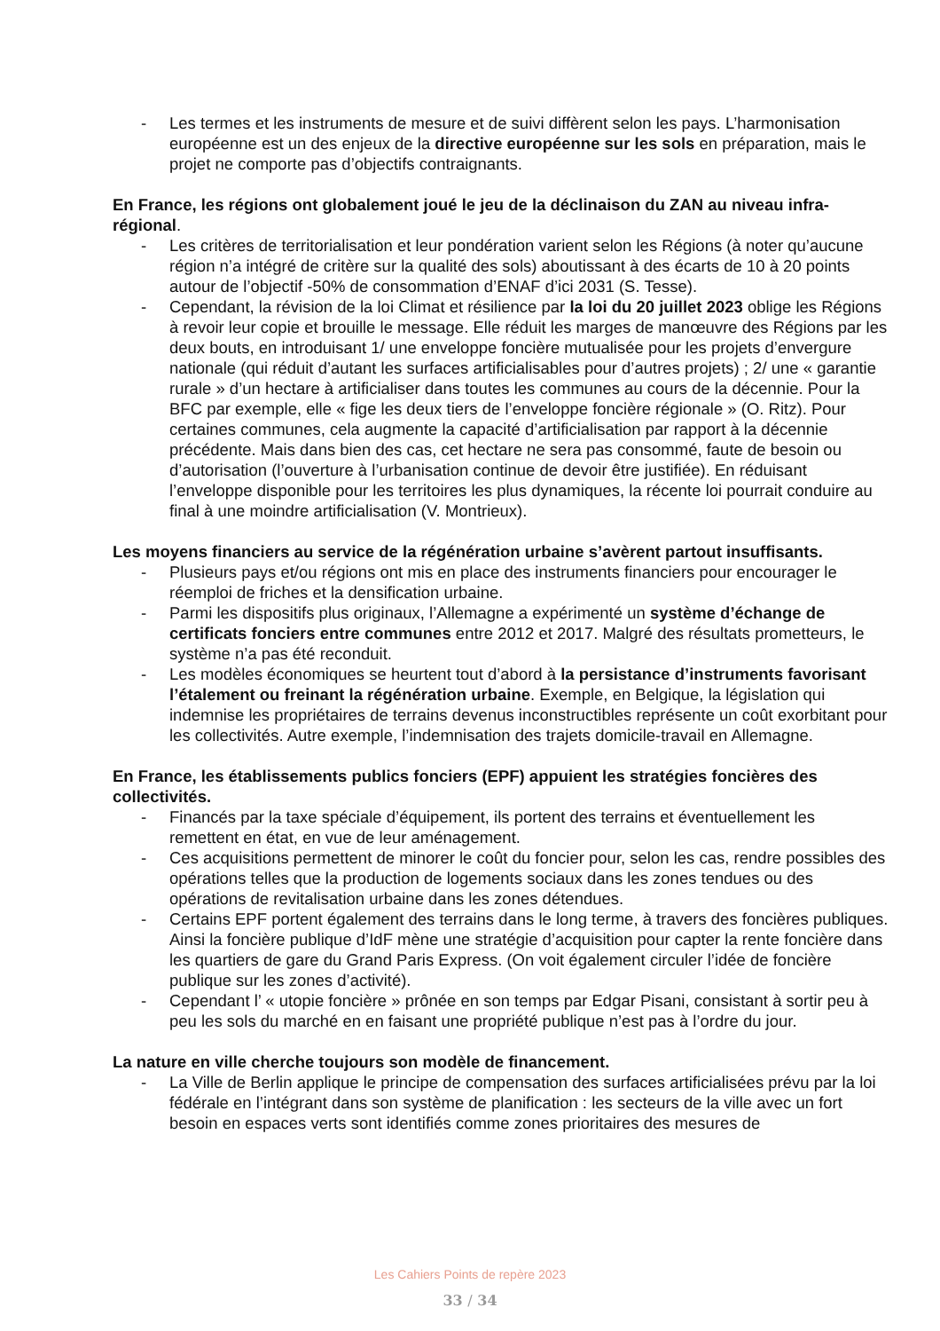- Les termes et les instruments de mesure et de suivi diffèrent selon les pays. L’harmonisation européenne est un des enjeux de la directive européenne sur les sols en préparation, mais le projet ne comporte pas d’objectifs contraignants.
En France, les régions ont globalement joué le jeu de la déclinaison du ZAN au niveau infra-régional.
- Les critères de territorialisation et leur pondération varient selon les Régions (à noter qu’aucune région n’a intégré de critère sur la qualité des sols) aboutissant à des écarts de 10 à 20 points autour de l’objectif -50% de consommation d’ENAF d’ici 2031 (S. Tesse).
- Cependant, la révision de la loi Climat et résilience par la loi du 20 juillet 2023 oblige les Régions à revoir leur copie et brouille le message. Elle réduit les marges de manœuvre des Régions par les deux bouts, en introduisant 1/ une enveloppe foncière mutualisée pour les projets d’envergure nationale (qui réduit d’autant les surfaces artificialisables pour d’autres projets) ; 2/ une « garantie rurale » d’un hectare à artificialiser dans toutes les communes au cours de la décennie. Pour la BFC par exemple, elle « fige les deux tiers de l’enveloppe foncière régionale » (O. Ritz). Pour certaines communes, cela augmente la capacité d’artificialisation par rapport à la décennie précédente. Mais dans bien des cas, cet hectare ne sera pas consommé, faute de besoin ou d’autorisation (l’ouverture à l’urbanisation continue de devoir être justifiée). En réduisant l’enveloppe disponible pour les territoires les plus dynamiques, la récente loi pourrait conduire au final à une moindre artificialisation (V. Montrieux).
Les moyens financiers au service de la régénération urbaine s’avèrent partout insuffisants.
- Plusieurs pays et/ou régions ont mis en place des instruments financiers pour encourager le réemploi de friches et la densification urbaine.
- Parmi les dispositifs plus originaux, l’Allemagne a expérimenté un système d’échange de certificats fonciers entre communes entre 2012 et 2017. Malgré des résultats prometteurs, le système n’a pas été reconduit.
- Les modèles économiques se heurtent tout d’abord à la persistance d’instruments favorisant l’étalement ou freinant la régénération urbaine. Exemple, en Belgique, la législation qui indemnise les propriétaires de terrains devenus inconstructibles représente un coût exorbitant pour les collectivités. Autre exemple, l’indemnisation des trajets domicile-travail en Allemagne.
En France, les établissements publics fonciers (EPF) appuient les stratégies foncières des collectivités.
- Financés par la taxe spéciale d’équipement, ils portent des terrains et éventuellement les remettent en état, en vue de leur aménagement.
- Ces acquisitions permettent de minorer le coût du foncier pour, selon les cas, rendre possibles des opérations telles que la production de logements sociaux dans les zones tendues ou des opérations de revitalisation urbaine dans les zones détendues.
- Certains EPF portent également des terrains dans le long terme, à travers des foncières publiques. Ainsi la foncière publique d’IdF mène une stratégie d’acquisition pour capter la rente foncière dans les quartiers de gare du Grand Paris Express. (On voit également circuler l’idée de foncière publique sur les zones d’activité).
- Cependant l’ « utopie foncière » prônée en son temps par Edgar Pisani, consistant à sortir peu à peu les sols du marché en en faisant une propriété publique n’est pas à l’ordre du jour.
La nature en ville cherche toujours son modèle de financement.
- La Ville de Berlin applique le principe de compensation des surfaces artificialisées prévu par la loi fédérale en l’intégrant dans son système de planification : les secteurs de la ville avec un fort besoin en espaces verts sont identifiés comme zones prioritaires des mesures de
Les Cahiers Points de repère 2023
33 / 34